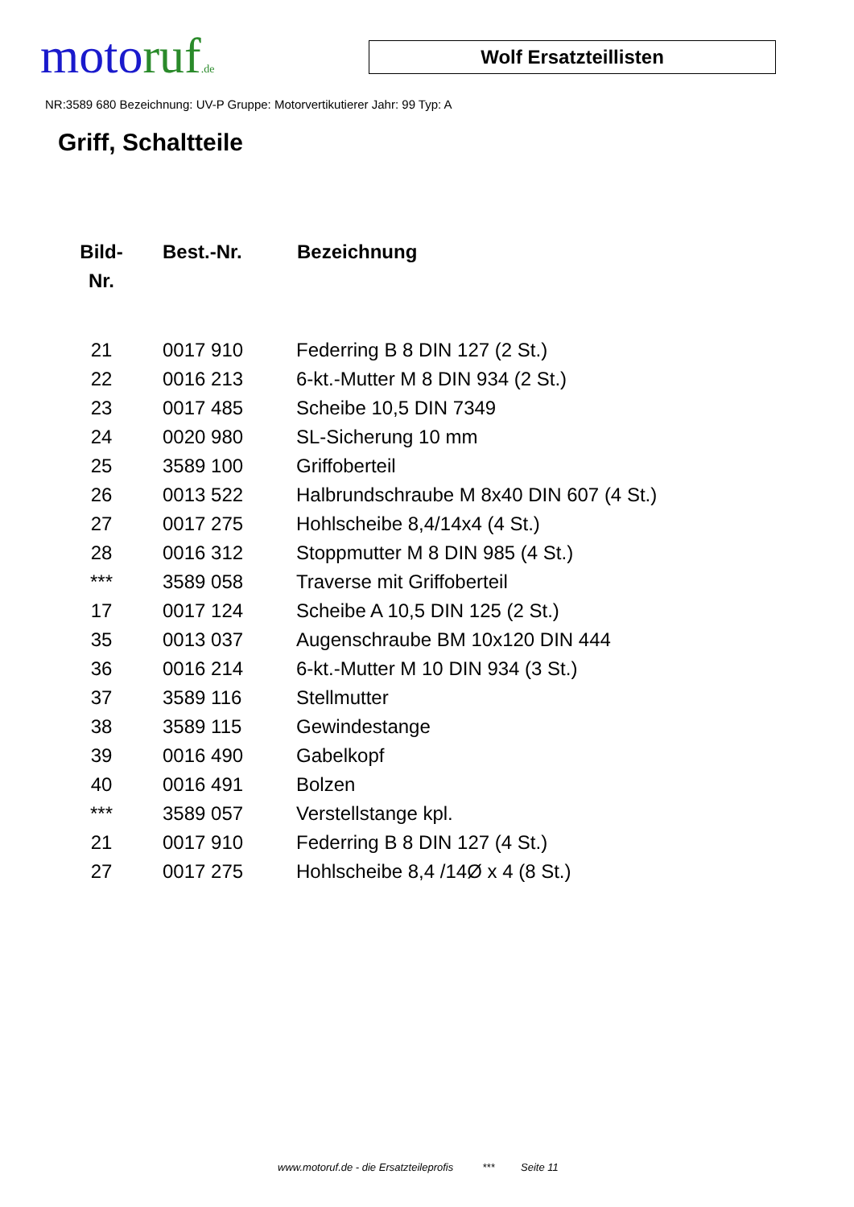motoruf.de
Wolf Ersatzteillisten
NR:3589 680 Bezeichnung: UV-P Gruppe: Motorvertikutierer Jahr: 99 Typ: A
Griff, Schaltteile
| Bild- Nr. | Best.-Nr. | Bezeichnung |
| --- | --- | --- |
| 21 | 0017 910 | Federring B 8 DIN 127 (2 St.) |
| 22 | 0016 213 | 6-kt.-Mutter M 8 DIN 934 (2 St.) |
| 23 | 0017 485 | Scheibe 10,5 DIN 7349 |
| 24 | 0020 980 | SL-Sicherung 10 mm |
| 25 | 3589 100 | Griffoberteil |
| 26 | 0013 522 | Halbrundschraube M 8x40 DIN 607 (4 St.) |
| 27 | 0017 275 | Hohlscheibe 8,4/14x4 (4 St.) |
| 28 | 0016 312 | Stoppmutter M 8 DIN 985 (4 St.) |
| *** | 3589 058 | Traverse mit Griffoberteil |
| 17 | 0017 124 | Scheibe A 10,5 DIN 125 (2 St.) |
| 35 | 0013 037 | Augenschraube BM 10x120 DIN 444 |
| 36 | 0016 214 | 6-kt.-Mutter M 10 DIN 934 (3 St.) |
| 37 | 3589 116 | Stellmutter |
| 38 | 3589 115 | Gewindestange |
| 39 | 0016 490 | Gabelkopf |
| 40 | 0016 491 | Bolzen |
| *** | 3589 057 | Verstellstange kpl. |
| 21 | 0017 910 | Federring B 8 DIN 127 (4 St.) |
| 27 | 0017 275 | Hohlscheibe 8,4 /14Ø x 4 (8 St.) |
www.motoruf.de - die Ersatzteileprofis *** Seite 11